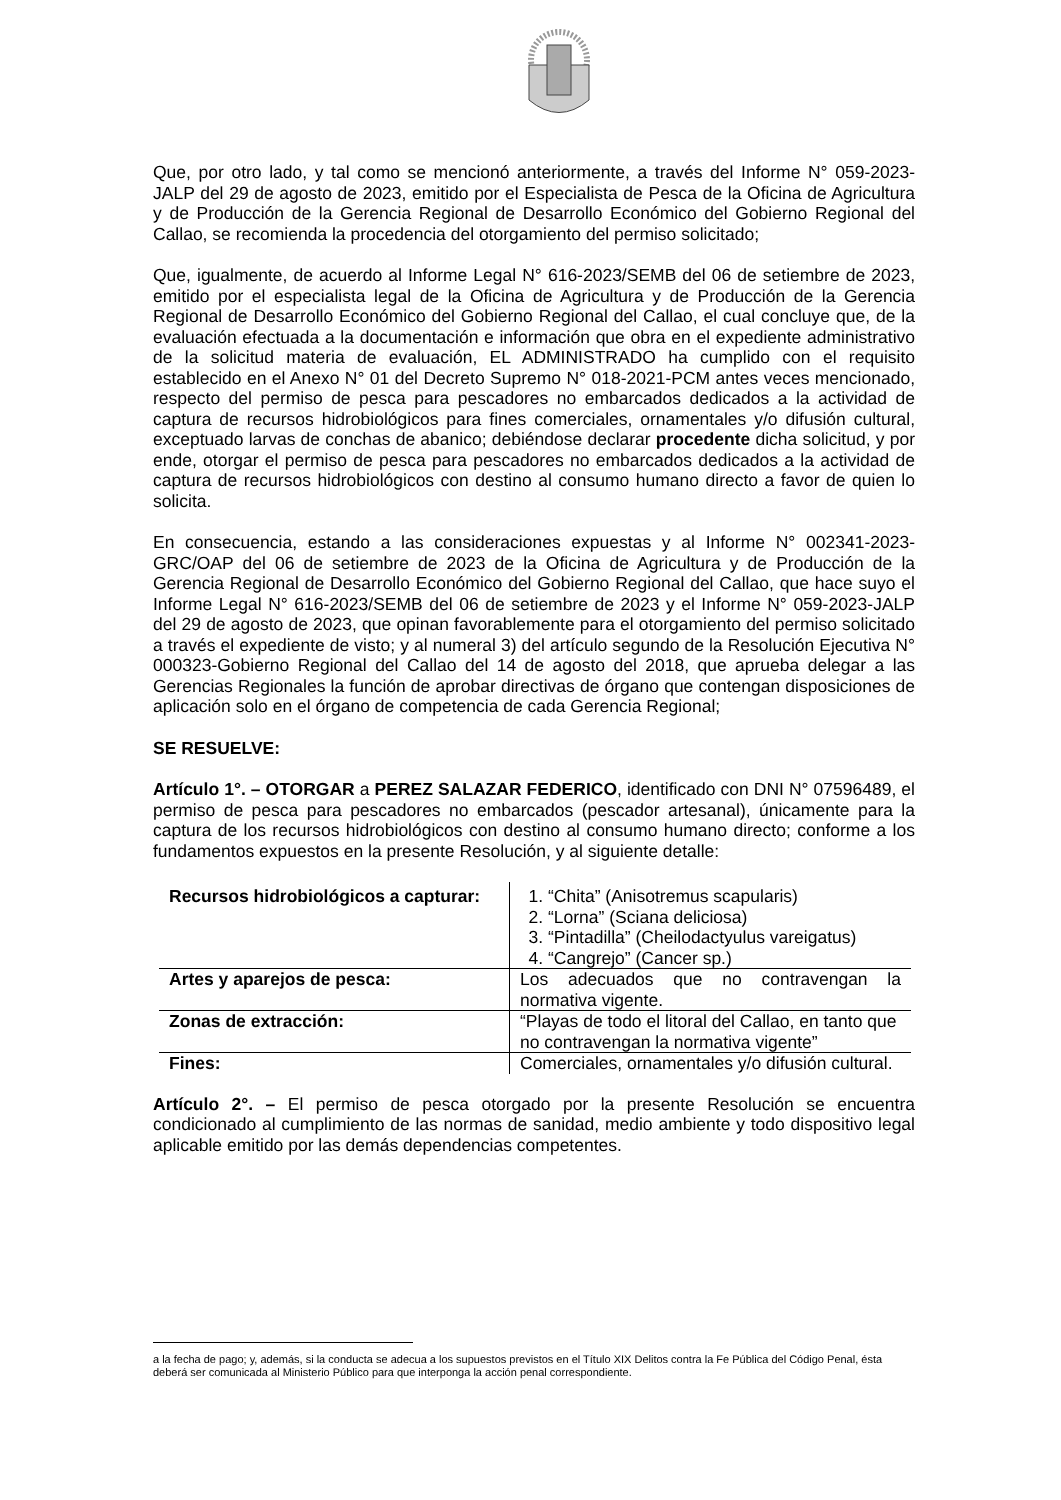Que, por otro lado, y tal como se mencionó anteriormente, a través del Informe N° 059-2023-JALP del 29 de agosto de 2023, emitido por el Especialista de Pesca de la Oficina de Agricultura y de Producción de la Gerencia Regional de Desarrollo Económico del Gobierno Regional del Callao, se recomienda la procedencia del otorgamiento del permiso solicitado;
Que, igualmente, de acuerdo al Informe Legal N° 616-2023/SEMB del 06 de setiembre de 2023, emitido por el especialista legal de la Oficina de Agricultura y de Producción de la Gerencia Regional de Desarrollo Económico del Gobierno Regional del Callao, el cual concluye que, de la evaluación efectuada a la documentación e información que obra en el expediente administrativo de la solicitud materia de evaluación, EL ADMINISTRADO ha cumplido con el requisito establecido en el Anexo N° 01 del Decreto Supremo N° 018-2021-PCM antes veces mencionado, respecto del permiso de pesca para pescadores no embarcados dedicados a la actividad de captura de recursos hidrobiológicos para fines comerciales, ornamentales y/o difusión cultural, exceptuado larvas de conchas de abanico; debiéndose declarar procedente dicha solicitud, y por ende, otorgar el permiso de pesca para pescadores no embarcados dedicados a la actividad de captura de recursos hidrobiológicos con destino al consumo humano directo a favor de quien lo solicita.
En consecuencia, estando a las consideraciones expuestas y al Informe N° 002341-2023-GRC/OAP del 06 de setiembre de 2023 de la Oficina de Agricultura y de Producción de la Gerencia Regional de Desarrollo Económico del Gobierno Regional del Callao, que hace suyo el Informe Legal N° 616-2023/SEMB del 06 de setiembre de 2023 y el Informe N° 059-2023-JALP del 29 de agosto de 2023, que opinan favorablemente para el otorgamiento del permiso solicitado a través el expediente de visto; y al numeral 3) del artículo segundo de la Resolución Ejecutiva N° 000323-Gobierno Regional del Callao del 14 de agosto del 2018, que aprueba delegar a las Gerencias Regionales la función de aprobar directivas de órgano que contengan disposiciones de aplicación solo en el órgano de competencia de cada Gerencia Regional;
SE RESUELVE:
Artículo 1°. – OTORGAR a PEREZ SALAZAR FEDERICO, identificado con DNI N° 07596489, el permiso de pesca para pescadores no embarcados (pescador artesanal), únicamente para la captura de los recursos hidrobiológicos con destino al consumo humano directo; conforme a los fundamentos expuestos en la presente Resolución, y al siguiente detalle:
| Recursos hidrobiológicos a capturar: | 1. “Chita” (Anisotremus scapularis) 2. “Lorna” (Sciana deliciosa) 3. “Pintadilla” (Cheilodactyulus vareigatus) 4. “Cangrejo” (Cancer sp.) |
| Artes y aparejos de pesca: | Los adecuados que no contravengan la normativa vigente. |
| Zonas de extracción: | “Playas de todo el litoral del Callao, en tanto que no contravengan la normativa vigente” |
| Fines: | Comerciales, ornamentales y/o difusión cultural. |
Artículo 2°. – El permiso de pesca otorgado por la presente Resolución se encuentra condicionado al cumplimiento de las normas de sanidad, medio ambiente y todo dispositivo legal aplicable emitido por las demás dependencias competentes.
a la fecha de pago; y, además, si la conducta se adecua a los supuestos previstos en el Título XIX Delitos contra la Fe Pública del Código Penal, ésta deberá ser comunicada al Ministerio Público para que interponga la acción penal correspondiente.